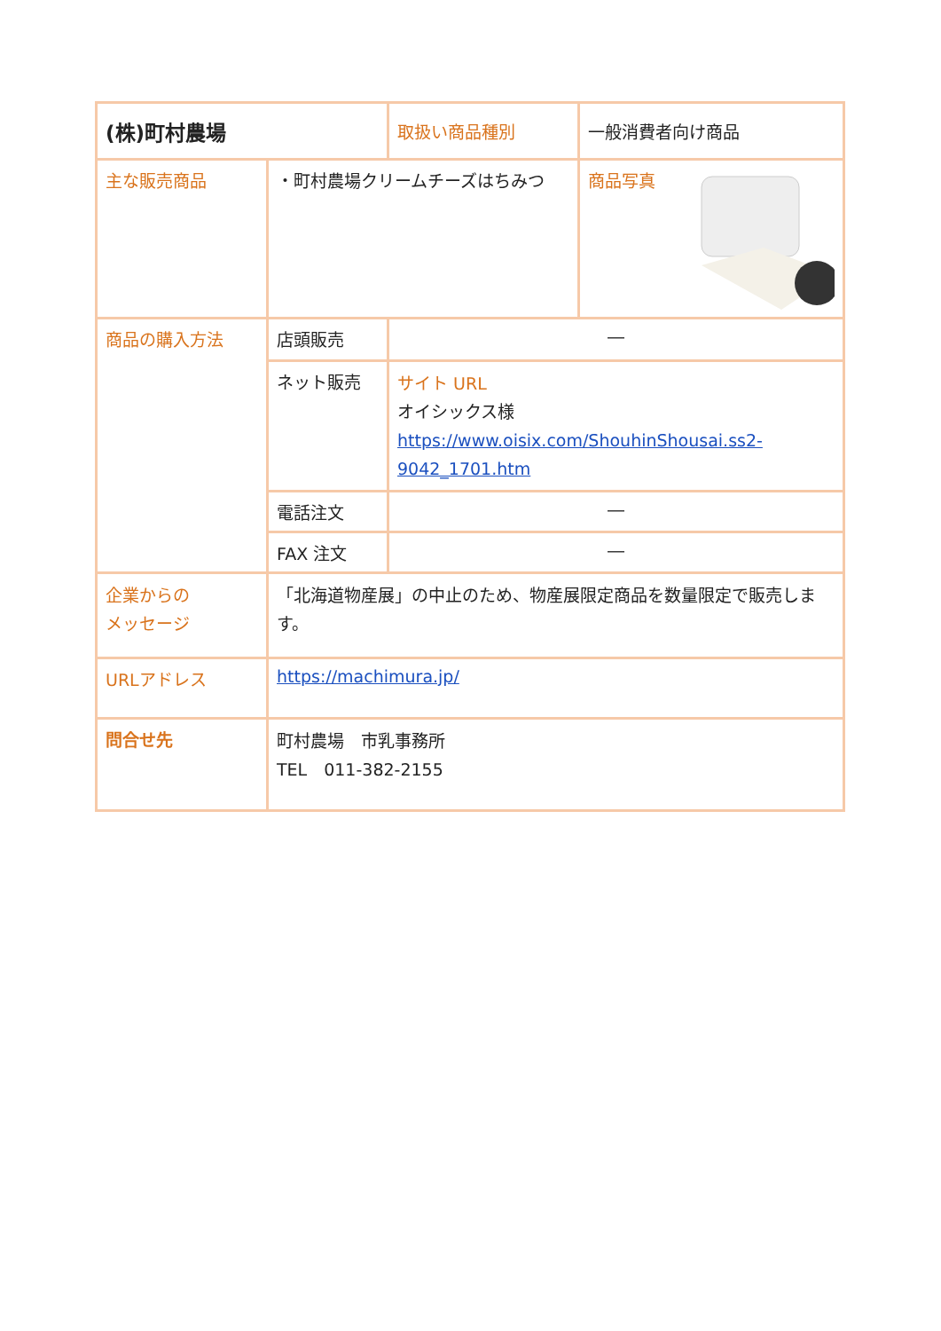| (株)町村農場 | | 取扱い商品種別 | 一般消費者向け商品 |
| 主な販売商品 | ・町村農場クリームチーズはちみつ | | 商品写真 |
| 商品の購入方法 | 店頭販売 | ― | |
| | ネット販売 | サイト URL オイシックス様 https://www.oisix.com/ShouhinShousai.ss2-9042_1701.htm | |
| | 電話注文 | ― | |
| | FAX 注文 | ― | |
| 企業からの メッセージ | 「北海道物産展」の中止のため、物産展限定商品を数量限定で販売します。 | | |
| URLアドレス | https://machimura.jp/ | | |
| 問合せ先 | 町村農場 市乳事務所 TEL 011-382-2155 | | |